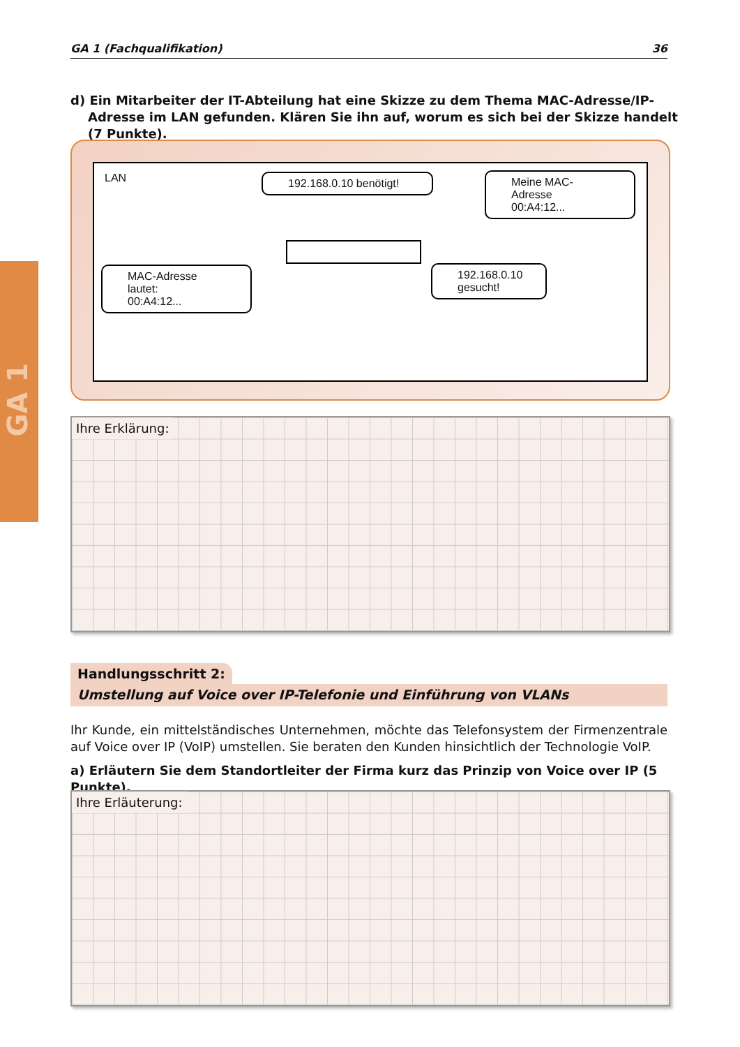GA 1
GA 1 (Fachqualifikation) 36
d) Ein Mitarbeiter der IT-Abteilung hat eine Skizze zu dem Thema MAC-Adresse/IP-Adresse im LAN gefunden. Klären Sie ihn auf, worum es sich bei der Skizze handelt (7 Punkte).
LAN
192.168.0.10 benötigt!
Meine MAC-Adresse
00:A4:12...
MAC-Adresse lautet:
00:A4:12...
192.168.0.10
gesucht!
Ihre Erklärung:
Handlungsschritt 2:
Umstellung auf Voice over IP-Telefonie und Einführung von VLANs
Ihr Kunde, ein mittelständisches Unternehmen, möchte das Telefonsystem der Firmenzentrale auf Voice over IP (VoIP) umstellen. Sie beraten den Kunden hinsichtlich der Technologie VoIP.
a) Erläutern Sie dem Standortleiter der Firma kurz das Prinzip von Voice over IP (5 Punkte).
Ihre Erläuterung: